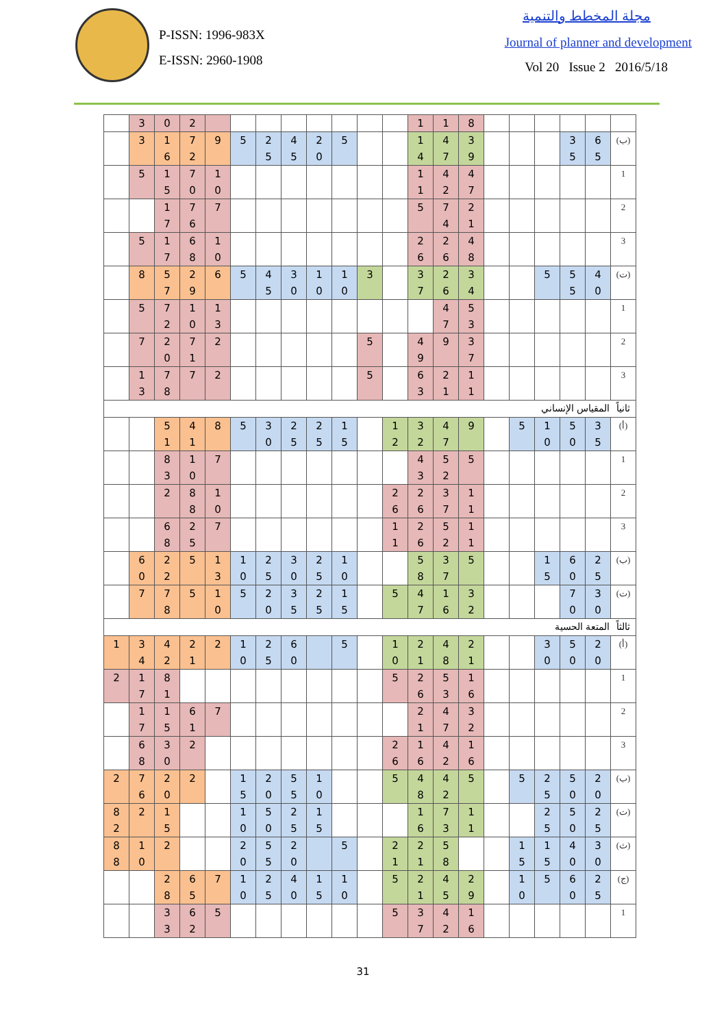P-ISSN: 1996-983X
E-ISSN: 2960-1908
مجلة المخطط والتنمية
Journal of planner and development
Vol 20 Issue 2 2016/5/18
| | 3 | 0 | 2 | | | | | | | | | 1 | 1 | 8 | | | | | | |
| | 3 | 1 6 | 7 2 | 9 | 5 | 2 5 | 4 5 | 2 0 | 5 | | | 1 4 | 4 7 | 3 9 | | | | 3 5 | 6 5 | (ب) |
| | 5 | 1 5 | 7 0 | 1 0 | | | | | | | | 1 1 | 4 2 | 4 7 | | | | | | 1 |
| | | 1 7 | 7 6 | 7 | | | | | | | | 5 | 7 4 | 2 1 | | | | | | 2 |
| | 5 | 1 7 | 6 8 | 1 0 | | | | | | | | 2 6 | 2 6 | 4 8 | | | | | | 3 |
| | 8 | 5 7 | 2 9 | 6 | 5 | 4 5 | 3 0 | 1 0 | 1 0 | 3 | | 3 7 | 2 6 | 3 4 | | | 5 | 5 5 | 4 0 | (ت) |
| | 5 | 7 2 | 1 0 | 1 3 | | | | | | | | | 4 7 | 5 3 | | | | | | 1 |
| | 7 | 2 0 | 7 1 | 2 | | | | | | 5 | | 4 9 | 9 | 3 7 | | | | | | 2 |
| | 1 3 | 7 8 | 7 | 2 | | | | | | 5 | | 6 3 | 2 1 | 1 1 | | | | | | 3 |
| ثانياً المقياس الإنساني | | | | | | | | | | | | | | | | | | | | |
| | | 5 1 | 4 1 | 8 | 5 | 3 0 | 2 5 | 2 5 | 1 5 | | 1 2 | 3 2 | 4 7 | 9 | | 5 | 1 0 | 5 0 | 3 5 | (أ) |
| | | 8 3 | 1 0 | 7 | | | | | | | | 4 3 | 5 2 | 5 | | | | | | 1 |
| | | 2 | 8 8 | 1 0 | | | | | | | 2 6 | 2 6 | 3 7 | 1 1 | | | | | | 2 |
| | | 6 8 | 2 5 | 7 | | | | | | | 1 1 | 2 6 | 5 2 | 1 1 | | | | | | 3 |
| | 6 0 | 2 2 | 5 | 1 3 | 1 0 | 2 5 | 3 0 | 2 5 | 1 0 | | | 5 8 | 3 7 | 5 | | | 1 5 | 6 0 | 2 5 | (ب) |
| | 7 | 7 8 | 5 | 1 0 | 5 | 2 0 | 3 5 | 2 5 | 1 5 | | 5 | 4 7 | 1 6 | 3 2 | | | | 7 0 | 3 0 | (ت) |
| ثالثاً المتعة الحسية | | | | | | | | | | | | | | | | | | | | |
| 1 | 3 4 | 4 2 | 2 1 | 2 | 1 0 | 2 5 | 6 0 | | 5 | | 1 0 | 2 1 | 4 8 | 2 1 | | | 3 0 | 5 0 | 2 0 | (أ) |
| 2 | 1 7 | 8 1 | | | | | | | | | 5 | 2 6 | 5 3 | 1 6 | | | | | | 1 |
| | 1 7 | 1 5 | 6 1 | 7 | | | | | | | | 2 1 | 4 7 | 3 2 | | | | | | 2 |
| | 6 8 | 3 0 | 2 | | | | | | | | 2 6 | 1 6 | 4 2 | 1 6 | | | | | | 3 |
| 2 | 7 6 | 2 0 | 2 | | 1 5 | 2 0 | 5 5 | 1 0 | | | 5 | 4 8 | 4 2 | 5 | | 5 | 2 5 | 5 0 | 2 0 | (ب) |
| 8 2 | 2 | 1 5 | | | 1 0 | 5 0 | 2 5 | 1 5 | | | | 1 6 | 7 3 | 1 1 | | | 2 5 | 5 0 | 2 5 | (ت) |
| 8 8 | 1 0 | 2 | | | 2 0 | 5 5 | 2 0 | | 5 | | 2 1 | 2 1 | 5 8 | | | 1 5 | 1 5 | 4 0 | 3 0 | (ث) |
| | | 2 8 | 6 5 | 7 | 1 0 | 2 5 | 4 0 | 1 5 | 1 0 | | 5 | 2 1 | 4 5 | 2 9 | | 1 0 | 5 | 6 0 | 2 5 | (ج) |
| | | 3 3 | 6 2 | 5 | | | | | | | 5 | 3 7 | 4 2 | 1 6 | | | | | | 1 |
31